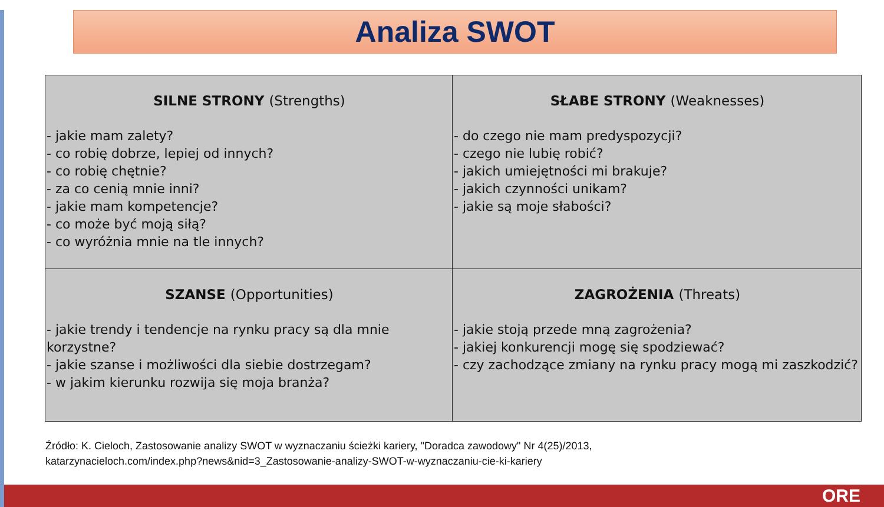Analiza SWOT
| SILNE STRONY (Strengths) - jakie mam zalety? - co robię dobrze, lepiej od innych? - co robię chętnie? - za co cenią mnie inni? - jakie mam kompetencje? - co może być moją siłą? - co wyróżnia mnie na tle innych? | SŁABE STRONY (Weaknesses) - do czego nie mam predyspozycji? - czego nie lubię robić? - jakich umiejętności mi brakuje? - jakich czynności unikam? - jakie są moje słabości? |
| SZANSE (Opportunities) - jakie trendy i tendencje na rynku pracy są dla mnie korzystne? - jakie szanse i możliwości dla siebie dostrzegam? - w jakim kierunku rozwija się moja branża? | ZAGROŻENIA (Threats) - jakie stoją przede mną zagrożenia? - jakiej konkurencji mogę się spodziewać? - czy zachodzące zmiany na rynku pracy mogą mi zaszkodzić? |
Źródło: K. Cieloch, Zastosowanie analizy SWOT w wyznaczaniu ścieżki kariery, "Doradca zawodowy" Nr 4(25)/2013,
katarzynacieloch.com/index.php?news&nid=3_Zastosowanie-analizy-SWOT-w-wyznaczaniu-cie-ki-kariery
ORE